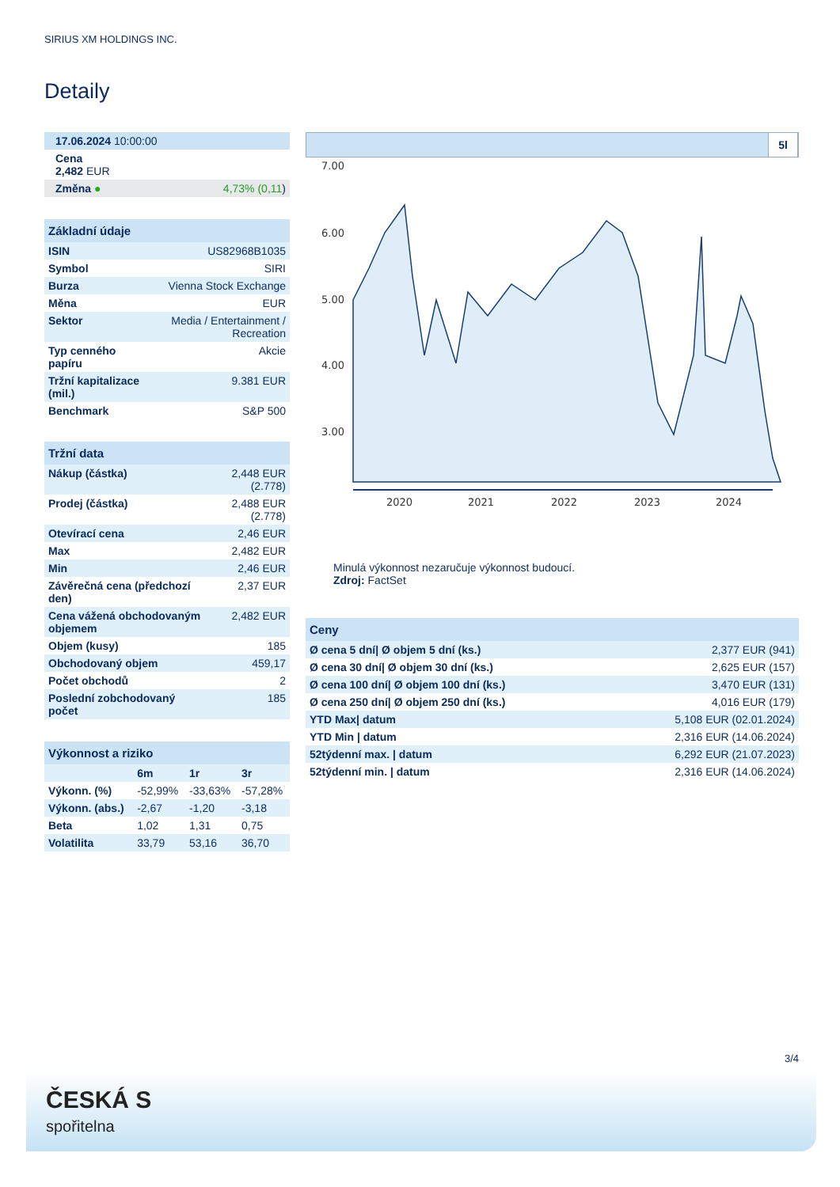SIRIUS XM HOLDINGS INC.
Detaily
| 17.06.2024 10:00:00 |
| Cena 2,482 EUR |
| Změna ● 4,73% (0,11 ) |
| Základní údaje | |
| --- | --- |
| ISIN | US82968B1035 |
| Symbol | SIRI |
| Burza | Vienna Stock Exchange |
| Měna | EUR |
| Sektor | Media / Entertainment / Recreation |
| Typ cenného papíru | Akcie |
| Tržní kapitalizace (mil.) | 9.381 EUR |
| Benchmark | S&P 500 |
| Tržní data | |
| --- | --- |
| Nákup (částka) | 2,448 EUR (2.778) |
| Prodej (částka) | 2,488 EUR (2.778) |
| Otevírací cena | 2,46 EUR |
| Max | 2,482 EUR |
| Min | 2,46 EUR |
| Závěrečná cena (předchozí den) | 2,37 EUR |
| Cena vážená obchodovaným objemem | 2,482 EUR |
| Objem (kusy) | 185 |
| Obchodovaný objem | 459,17 |
| Počet obchodů | 2 |
| Poslední zobchodovaný počet | 185 |
| Výkonnost a riziko | | | |
| --- | --- | --- | --- |
| | 6m | 1r | 3r |
| Výkonn. (%) | -52,99% | -33,63% | -57,28% |
| Výkonn. (abs.) | -2,67 | -1,20 | -3,18 |
| Beta | 1,02 | 1,31 | 0,75 |
| Volatilita | 33,79 | 53,16 | 36,70 |
5l
7.00
6.00
5.00
4.00
3.00
2020
2021
2022
2023
2024
Minulá výkonnost nezaručuje výkonnost budoucí.
Zdroj: FactSet
| Ceny | |
| --- | --- |
| Ø cena 5 dní/ Ø objem 5 dní (ks.) | 2,377 EUR (941) |
| Ø cena 30 dní/ Ø objem 30 dní (ks.) | 2,625 EUR (157) |
| Ø cena 100 dní/ Ø objem 100 dní (ks.) | 3,470 EUR (131) |
| Ø cena 250 dní/ Ø objem 250 dní (ks.) | 4,016 EUR (179) |
| YTD Max/ datum | 5,108 EUR (02.01.2024) |
| YTD Min / datum | 2,316 EUR (14.06.2024) |
| 52týdenní max. / datum | 6,292 EUR (21.07.2023) |
| 52týdenní min. / datum | 2,316 EUR (14.06.2024) |
3/4
ČESKÁ S
spořitelna